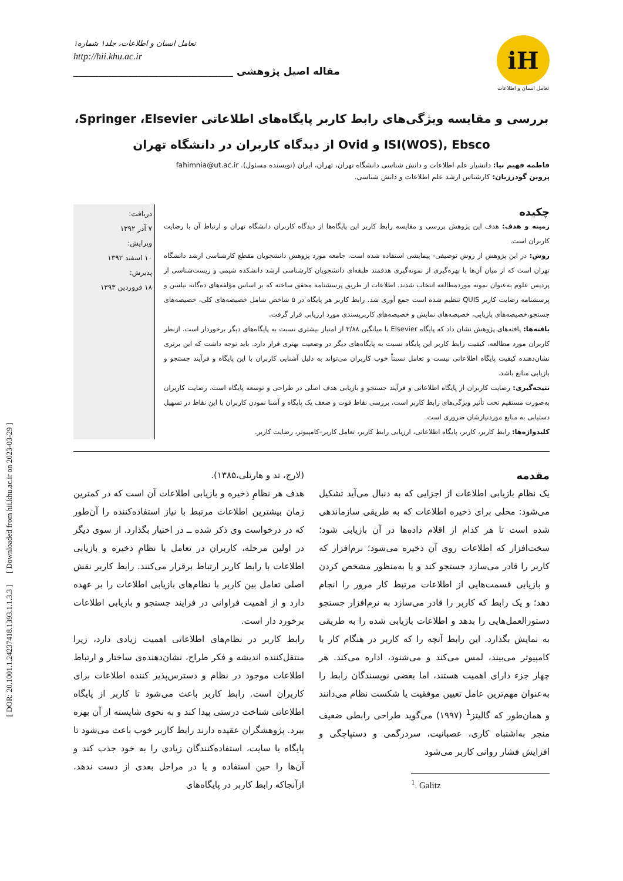[ DOR: 20.1001.1.24237418.1393.1.1.3.3 ] [ Downloaded from hii.khu.ac.ir on 2023-03-29 ]
iH
تعامل انسان و اطلاعات
تعامل انسان و اطلاعات، جلد۱ شماره۱
http://hii.khu.ac.ir
مقاله اصیل پژوهشی ________________________________
بررسی و مقایسه ویژگی‌های رابط کاربر پایگاه‌های اطلاعاتی Springer ،Elsevier،
ISI(WOS), Ebsco و Ovid از دیدگاه کاربران در دانشگاه تهران
فاطمه فهیم نیا: دانشیار علم اطلاعات و دانش شناسی دانشگاه تهران، تهران، ایران (نویسنده مسئول). fahimnia@ut.ac.ir
پروین گودرزیان: کارشناس ارشد علم اطلاعات و دانش شناسی.
چکیده
زمینه و هدف: هدف این پژوهش بررسی و مقایسه رابط کاربر این پایگاه‌ها از دیدگاه کاربران دانشگاه تهران و ارتباط آن با رضایت کاربران است.
روش: در این پژوهش از روش توصیفی- پیمایشی استفاده شده است. جامعه مورد پژوهش دانشجویان مقطع کارشناسی ارشد دانشگاه تهران است که از میان آن‌ها با بهره‌گیری از نمونه‌گیری هدفمند طبقه‌ای دانشجویان کارشناسی ارشد دانشکده شیمی و زیست‌شناسی از پردیس علوم به‌عنوان نمونه موردمطالعه انتخاب شدند. اطلاعات از طریق پرسشنامه محقق ساخته که بر اساس مؤلفه‌های ده‌گانه نیلسن و پرسشنامه رضایت کاربر QUIS تنظیم شده است جمع آوری شد. رابط کاربر هر پایگاه در ۵ شاخص شامل خصیصه‌های کلی، خصیصه‌های جستجو،خصیصه‌های بازیابی، خصیصه‌های نمایش و خصیصه‌های کاربرپسندی مورد ارزیابی قرار گرفت.
یافته‌ها: یافته‌های پژوهش نشان داد که پایگاه Elsevier با میانگین ۳/۸۸ از امتیاز بیشتری نسبت به پایگاه‌های دیگر برخوردار است. ازنظر کاربران مورد مطالعه، کیفیت رابط کاربر این پایگاه نسبت به پایگاه‌های دیگر در وضعیت بهتری قرار دارد. باید توجه داشت که این برتری نشان‌دهنده کیفیت پایگاه اطلاعاتی نیست و تعامل نسبتاً خوب کاربران می‌تواند به دلیل آشنایی کاربران با این پایگاه و فرآیند جستجو و بازیابی منابع باشد.
نتیجه‌گیری: رضایت کاربران از پایگاه اطلاعاتی و فرآیند جستجو و بازیابی هدف اصلی در طراحی و توسعه پایگاه است. رضایت کاربران به‌صورت مستقیم تحت تأثیر ویژگی‌های رابط کاربر است، بررسی نقاط قوت و ضعف یک پایگاه و آشنا نمودن کاربران با این نقاط در تسهیل دستیابی به منابع موردنیازشان ضروری است.
کلیدواژه‌ها: رابط کاربر، کاربر، پایگاه اطلاعاتی، ارزیابی رابط کاربر، تعامل کاربر–کامپیوتر، رضایت کاربر.
دریافت:
۷ آذر ۱۳۹۲
ویرایش:
۱۰ اسفند ۱۳۹۲
پذیرش:
۱۸ فروردین ۱۳۹۳
مقدمه
یک نظام بازیابی اطلاعات از اجزایی که به دنبال می‌آید تشکیل می‌شود: محلی برای ذخیره اطلاعات که به طریقی سازماندهی شده است تا هر کدام از اقلام داده‌ها در آن بازیابی شود؛ سخت‌افزار که اطلاعات روی آن ذخیره می‌شود؛ نرم‌افزار که کاربر را قادر می‌سازد جستجو کند و یا به‌منظور مشخص کردن و بازیابی قسمت‌هایی از اطلاعات مرتبط کار مرور را انجام دهد؛ و یک رابط که کاربر را قادر می‌سازد به نرم‌افزار جستجو دستورالعمل‌هایی را بدهد و اطلاعات بازیابی شده را به طریقی به نمایش بگذارد. این رابط آنچه را که کاربر در هنگام کار با کامپیوتر می‌بیند، لمس می‌کند و می‌شنود، اداره می‌کند. هر چهار جزء دارای اهمیت هستند، اما بعضی نویسندگان رابط را به‌عنوان مهم‌ترین عامل تعیین موفقیت یا شکست نظام می‌دانند و همان‌طور که گالیتز<sup>1</sup> (۱۹۹۷) می‌گوید طراحی رابطی ضعیف منجر به‌اشتباه کاری، عصبانیت، سردرگمی و دستپاچگی و افزایش فشار روانی کاربر می‌شود
<sup>1</sup>. Galitz
(لارج، تد و هارتلی،۱۳۸۵).
هدف هر نظامِ ذخیره و بازیابی اطلاعات آن است که در کمترین زمان بیشترین اطلاعات مرتبط با نیاز استفاده‌کننده را آن‌طور که در درخواست وی ذکر شده ــ در اختیار بگذارد. از سوی دیگر در اولین مرحله، کاربران در تعامل با نظامِ ذخیره و بازیابی اطلاعات با رابط کاربر ارتباط برقرار می‌کنند. رابط کاربر نقش اصلی تعامل بین کاربر با نظام‌های بازیابی اطلاعات را بر عهده دارد و از اهمیت فراوانی در فرایند جستجو و بازیابی اطلاعات برخورد دار است.
رابط کاربر در نظام‌های اطلاعاتی اهمیت زیادی دارد، زیرا منتقل‌کننده اندیشه و فکر طراح، نشان‌دهنده‌ی ساختار و ارتباط اطلاعات موجود در نظام و دسترس‌پذیر کننده اطلاعات برای کاربران است. رابط کاربر باعث می‌شود تا کاربر از پایگاه اطلاعاتی شناخت درستی پیدا کند و به نحوی شایسته از آن بهره ببرد. پژوهشگران عقیده دارند رابط کاربر خوب باعث می‌شود تا پایگاه یا سایت، استفاده‌کنندگان زیادی را به خود جذب کند و آن‌ها را حین استفاده و یا در مراحل بعدی از دست ندهد. ازآنجاکه رابط کاربر در پایگاه‌های